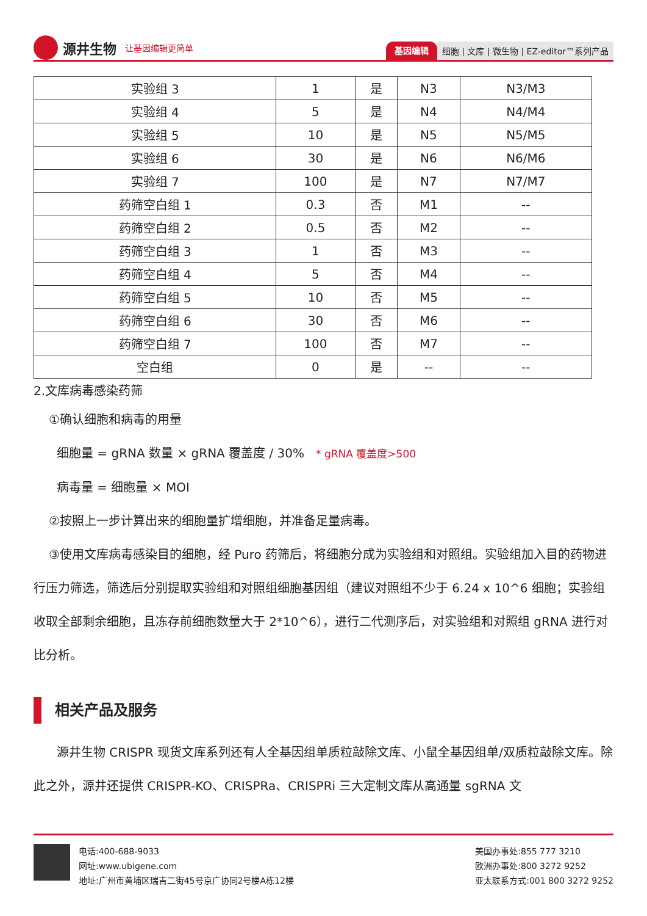源井生物 让基因编辑更简单
基因编辑 细胞 | 文库 | 微生物 | EZ-editor™系列产品
| 实验组 3 | 1 | 是 | N3 | N3/M3 |
| 实验组 4 | 5 | 是 | N4 | N4/M4 |
| 实验组 5 | 10 | 是 | N5 | N5/M5 |
| 实验组 6 | 30 | 是 | N6 | N6/M6 |
| 实验组 7 | 100 | 是 | N7 | N7/M7 |
| 药筛空白组 1 | 0.3 | 否 | M1 | -- |
| 药筛空白组 2 | 0.5 | 否 | M2 | -- |
| 药筛空白组 3 | 1 | 否 | M3 | -- |
| 药筛空白组 4 | 5 | 否 | M4 | -- |
| 药筛空白组 5 | 10 | 否 | M5 | -- |
| 药筛空白组 6 | 30 | 否 | M6 | -- |
| 药筛空白组 7 | 100 | 否 | M7 | -- |
| 空白组 | 0 | 是 | -- | -- |
2.文库病毒感染药筛
①确认细胞和病毒的用量
细胞量 = gRNA 数量 × gRNA 覆盖度 / 30% * gRNA 覆盖度>500
病毒量 = 细胞量 × MOI
②按照上一步计算出来的细胞量扩增细胞，并准备足量病毒。
③使用文库病毒感染目的细胞，经 Puro 药筛后，将细胞分成为实验组和对照组。实验组加入目的药物进行压力筛选，筛选后分别提取实验组和对照组细胞基因组（建议对照组不少于 6.24 x 10^6 细胞；实验组收取全部剩余细胞，且冻存前细胞数量大于 2*10^6），进行二代测序后，对实验组和对照组 gRNA 进行对比分析。
相关产品及服务
源井生物 CRISPR 现货文库系列还有人全基因组单质粒敲除文库、小鼠全基因组单/双质粒敲除文库。除此之外，源井还提供 CRISPR-KO、CRISPRa、CRISPRi 三大定制文库从高通量 sgRNA 文
电话:400-688-9033
网址:www.ubigene.com
地址:广州市黄埔区瑞吉二街45号京广协同2号楼A栋12楼
美国办事处:855 777 3210
欧洲办事处:800 3272 9252
亚太联系方式:001 800 3272 9252